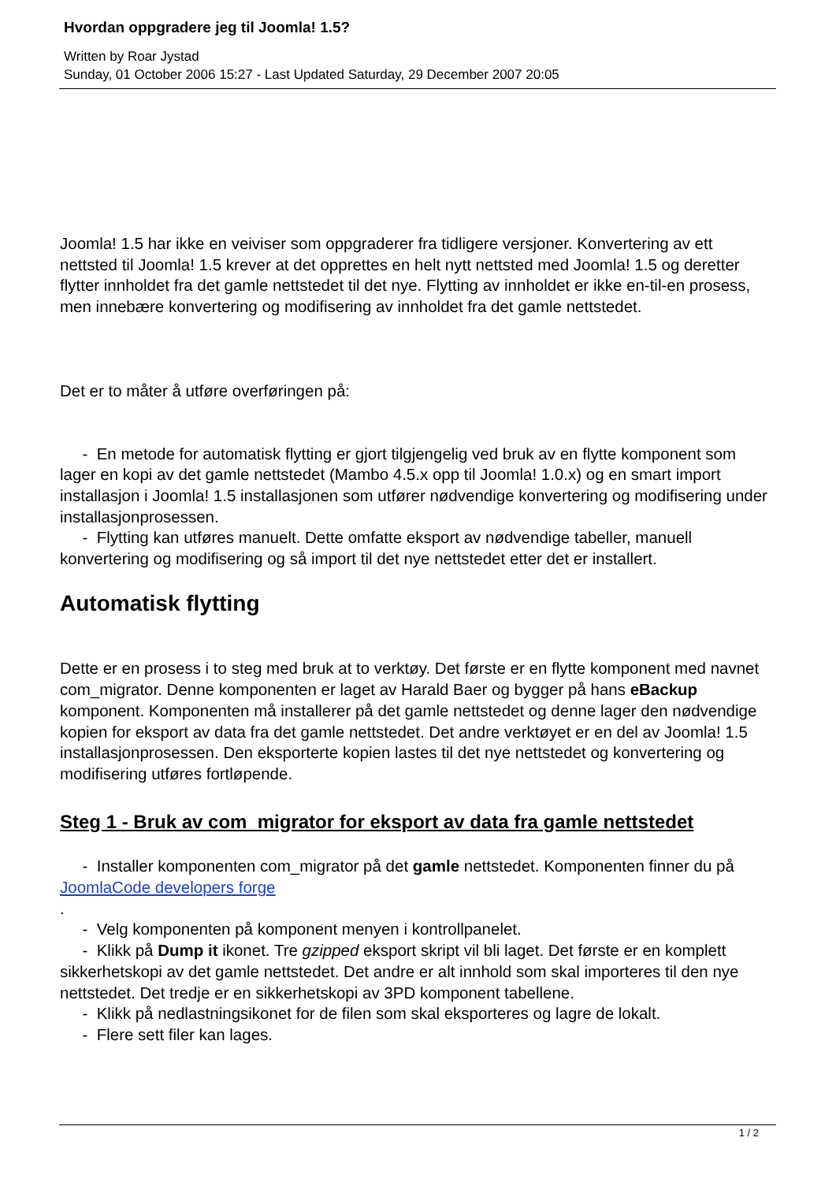Hvordan oppgradere jeg til Joomla! 1.5?
Written by Roar Jystad
Sunday, 01 October 2006 15:27 - Last Updated Saturday, 29 December 2007 20:05
Joomla! 1.5 har ikke en veiviser som oppgraderer fra tidligere versjoner. Konvertering av ett nettsted til Joomla! 1.5 krever at det opprettes en helt nytt nettsted med Joomla! 1.5 og deretter flytter innholdet fra det gamle nettstedet til det nye. Flytting av innholdet er ikke en-til-en prosess, men innebære konvertering og modifisering av innholdet fra det gamle nettstedet.
Det er to måter å utføre overføringen på:
- En metode for automatisk flytting er gjort tilgjengelig ved bruk av en flytte komponent som lager en kopi av det gamle nettstedet (Mambo 4.5.x opp til Joomla! 1.0.x) og en smart import installasjon i Joomla! 1.5 installasjonen som utfører nødvendige konvertering og modifisering under installasjonprosessen.
- Flytting kan utføres manuelt. Dette omfatte eksport av nødvendige tabeller, manuell konvertering og modifisering og så import til det nye nettstedet etter det er installert.
Automatisk flytting
Dette er en prosess i to steg med bruk at to verktøy. Det første er en flytte komponent med navnet com_migrator. Denne komponenten er laget av Harald Baer og bygger på hans eBackup komponent. Komponenten må installerer på det gamle nettstedet og denne lager den nødvendige kopien for eksport av data fra det gamle nettstedet. Det andre verktøyet er en del av Joomla! 1.5 installasjonprosessen. Den eksporterte kopien lastes til det nye nettstedet og konvertering og modifisering utføres fortløpende.
Steg 1 - Bruk av com_migrator for eksport av data fra gamle nettstedet
- Installer komponenten com_migrator på det gamle nettstedet. Komponenten finner du på JoomlaCode developers forge
.
- Velg komponenten på komponent menyen i kontrollpanelet.
- Klikk på Dump it ikonet. Tre gzipped eksport skript vil bli laget. Det første er en komplett sikkerhetskopi av det gamle nettstedet. Det andre er alt innhold som skal importeres til den nye nettstedet. Det tredje er en sikkerhetskopi av 3PD komponent tabellene.
- Klikk på nedlastningsikonet for de filen som skal eksporteres og lagre de lokalt.
- Flere sett filer kan lages.
1 / 2